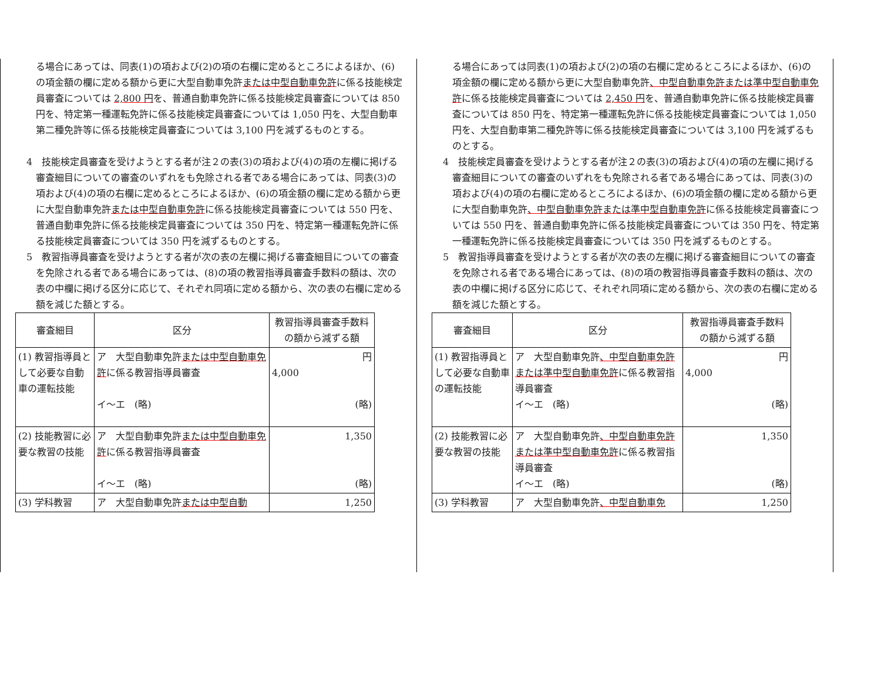る場合にあっては、同表(1)の項および(2)の項の右欄に定めるところによるほか、(6)の項金額の欄に定める額から更に大型自動車免許または中型自動車免許に係る技能検定員審査については 2,800 円を、普通自動車免許に係る技能検定員審査については 850 円を、特定第一種運転免許に係る技能検定員審査については 1,050 円を、大型自動車第二種免許等に係る技能検定員審査については 3,100 円を減ずるものとする。
4　技能検定員審査を受けようとする者が注２の表(3)の項および(4)の項の左欄に掲げる審査細目についての審査のいずれをも免除される者である場合にあっては、同表(3)の項および(4)の項の右欄に定めるところによるほか、(6)の項金額の欄に定める額から更に大型自動車免許または中型自動車免許に係る技能検定員審査については 550 円を、普通自動車免許に係る技能検定員審査については 350 円を、特定第一種運転免許に係る技能検定員審査については 350 円を減ずるものとする。
5　教習指導員審査を受けようとする者が次の表の左欄に掲げる審査細目についての審査を免除される者である場合にあっては、(8)の項の教習指導員審査手数料の額は、次の表の中欄に掲げる区分に応じて、それぞれ同項に定める額から、次の表の右欄に定める額を減じた額とする。
| 審査細目 | 区分 | 教習指導員審査手数料の額から減ずる額 |
| --- | --- | --- |
| (1) 教習指導員として必要な自動車の運転技能 | ア 大型自動車免許 または中型自動車免許 に係る教習指導員審査 イ～エ (略) | 円 4,000 (略) |
| (2) 技能教習に必要な教習の技能 | ア 大型自動車免許 または中型自動車免許 に係る教習指導員審査 イ～エ (略) | 1,350 (略) |
| (3) 学科教習 | ア 大型自動車免許 または中型自動 | 1,250 |
る場合にあっては同表(1)の項および(2)の項の右欄に定めるところによるほか、(6)の項金額の欄に定める額から更に大型自動車免許、中型自動車免許または準中型自動車免許に係る技能検定員審査については 2,450 円を、普通自動車免許に係る技能検定員審査については 850 円を、特定第一種運転免許に係る技能検定員審査については 1,050 円を、大型自動車第二種免許等に係る技能検定員審査については 3,100 円を減ずるものとする。
4　技能検定員審査を受けようとする者が注２の表(3)の項および(4)の項の左欄に掲げる審査細目についての審査のいずれをも免除される者である場合にあっては、同表(3)の項および(4)の項の右欄に定めるところによるほか、(6)の項金額の欄に定める額から更に大型自動車免許、中型自動車免許または準中型自動車免許に係る技能検定員審査については 550 円を、普通自動車免許に係る技能検定員審査については 350 円を、特定第一種運転免許に係る技能検定員審査については 350 円を減ずるものとする。
5　教習指導員審査を受けようとする者が次の表の左欄に掲げる審査細目についての審査を免除される者である場合にあっては、(8)の項の教習指導員審査手数料の額は、次の表の中欄に掲げる区分に応じて、それぞれ同項に定める額から、次の表の右欄に定める額を減じた額とする。
| 審査細目 | 区分 | 教習指導員審査手数料の額から減ずる額 |
| --- | --- | --- |
| (1) 教習指導員として必要な自動車の運転技能 | ア 大型自動車免許 、中型自動車免許または準中型自動車免許 に係る教習指導員審査 イ～エ (略) | 円 4,000 (略) |
| (2) 技能教習に必要な教習の技能 | ア 大型自動車免許 、中型自動車免許または準中型自動車免許 に係る教習指導員審査 イ～エ (略) | 1,350 (略) |
| (3) 学科教習 | ア 大型自動車免許 、中型自動車免 | 1,250 |